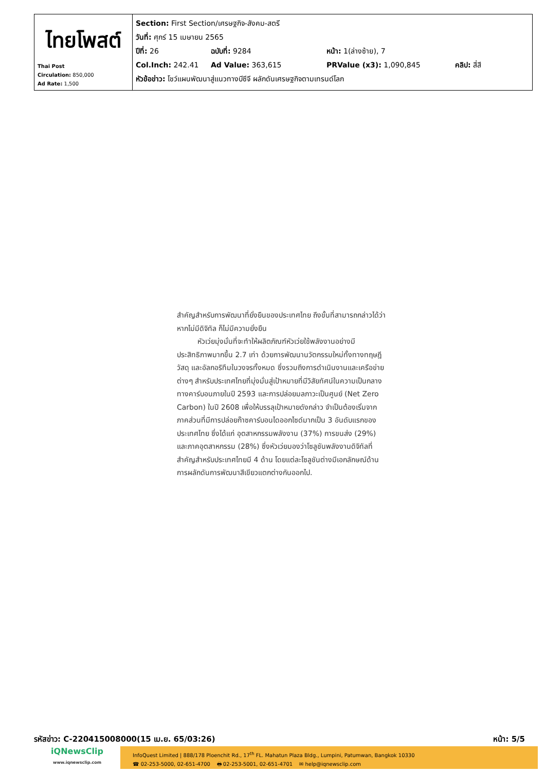| ไทยโพสต์ Thai Post Circulation: 850,000 Ad Rate: 1,500 | Section: First Section/เศรษฐกิจ-สังคม-สตรี วันที่: ศุกร์ 15 เมษายน 2565 ปีที่: 26 ฉบับที่: 9284 หน้า: 1(ล่างซ้าย), 7 Col.Inch: 242.41 Ad Value: 363,615 PRValue (x3): 1,090,845 คลิป: สี่สี หัวข้อข่าว: โชว์แผนพัฒนาสู่แนวทางบีซีจี ผลักดันเศรษฐกิจตามเทรนด์โลก |
สำคัญสำหรับการพัฒนาที่ยั่งยืนของประเทศไทย ถึงขั้นที่สามารถกล่าวได้ว่าหากไม่มีดิจิทัล ก็ไม่มีความยั่งยืน
หัวเว่ยมุ่งมั่นที่จะทำให้ผลิตภัณฑ์หัวเว่ยใช้พลังงานอย่างมีประสิทธิภาพมากขึ้น 2.7 เท่า ด้วยการพัฒนานวัตกรรมใหม่ทั้งทางทฤษฎี วัสดุ และอัลกอริทึมในวงจรทั้งหมด ซึ่งรวมถึงการดำเนินงานและเครือข่ายต่างๆ สำหรับประเทศไทยที่มุ่งมั่นสู่เป้าหมายที่มีวิสัยทัศน์ในความเป็นกลางทางคาร์บอนภายในปี 2593 และการปล่อยมลภาวะเป็นศูนย์ (Net Zero Carbon) ในปี 2608 เพื่อให้บรรลุเป้าหมายดังกล่าว จำเป็นต้องเริ่มจากภาคส่วนที่มีการปล่อยก๊าซคาร์บอนไดออกไซด์มากเป็น 3 อันดับแรกของประเทศไทย ซึ่งได้แก่ อุตสาหกรรมพลังงาน (37%) การขนส่ง (29%) และภาคอุตสาหกรรม (28%) ซึ่งหัวเว่ยมองว่าโซลูชันพลังงานดิจิทัลที่สำคัญสำหรับประเทศไทยมี 4 ด้าน โดยแต่ละโซลูชันต่างมีเอกลักษณ์ด้านการผลักดันการพัฒนาสีเขียวแตกต่างกันออกไป.
รหัสข่าว: C-220415008000(15 เม.ย. 65/03:26) หน้า: 5/5
iQNewsClip
www.iqnewsclip.com
InfoQuest Limited | 888/178 Ploenchit Rd., 17<sup>th</sup> FL. Mahatun Plaza Bldg., Lumpini, Patumwan, Bangkok 10330
☎ 02-253-5000, 02-651-4700 🖶 02-253-5001, 02-651-4701 ✉ help@iqnewsclip.com